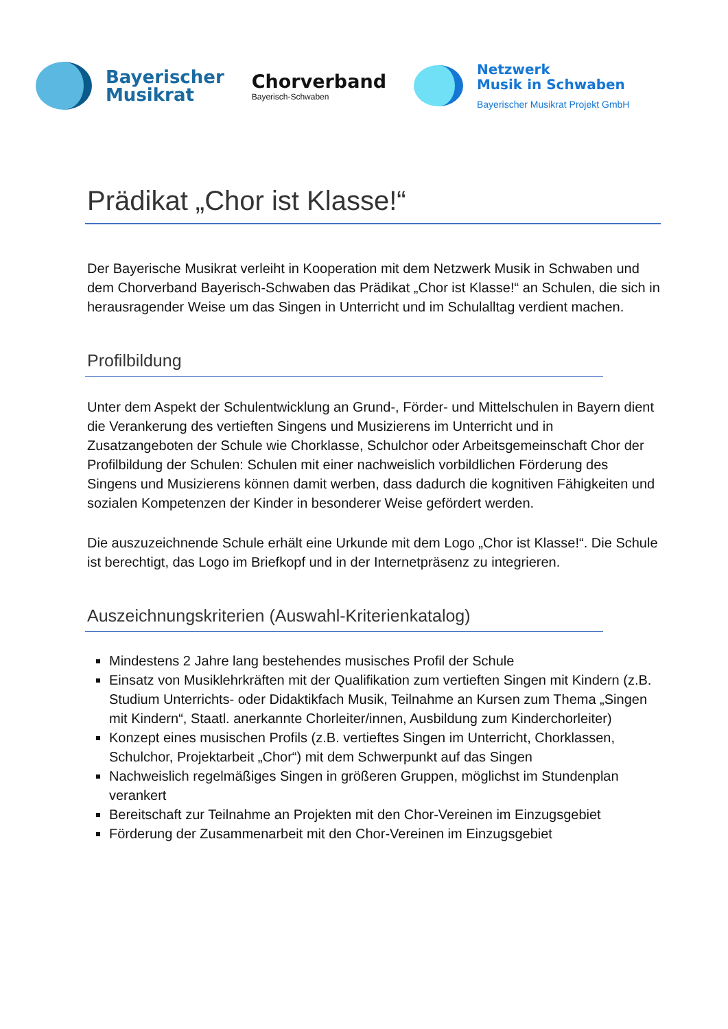Bayerischer
Musikrat
Chorverband
Bayerisch-Schwaben
Netzwerk
Musik in Schwaben
Bayerischer Musikrat Projekt GmbH
Prädikat „Chor ist Klasse!“
Der Bayerische Musikrat verleiht in Kooperation mit dem Netzwerk Musik in Schwaben und dem Chorverband Bayerisch-Schwaben das Prädikat „Chor ist Klasse!“ an Schulen, die sich in herausragender Weise um das Singen in Unterricht und im Schulalltag verdient machen.
Profilbildung
Unter dem Aspekt der Schulentwicklung an Grund-, Förder- und Mittelschulen in Bayern dient die Verankerung des vertieften Singens und Musizierens im Unterricht und in Zusatzangeboten der Schule wie Chorklasse, Schulchor oder Arbeitsgemeinschaft Chor der Profilbildung der Schulen: Schulen mit einer nachweislich vorbildlichen Förderung des Singens und Musizierens können damit werben, dass dadurch die kognitiven Fähigkeiten und sozialen Kompetenzen der Kinder in besonderer Weise gefördert werden.
Die auszuzeichnende Schule erhält eine Urkunde mit dem Logo „Chor ist Klasse!“. Die Schule ist berechtigt, das Logo im Briefkopf und in der Internetpräsenz zu integrieren.
Auszeichnungskriterien (Auswahl-Kriterienkatalog)
Mindestens 2 Jahre lang bestehendes musisches Profil der Schule
Einsatz von Musiklehrkräften mit der Qualifikation zum vertieften Singen mit Kindern (z.B. Studium Unterrichts- oder Didaktikfach Musik, Teilnahme an Kursen zum Thema „Singen mit Kindern“, Staatl. anerkannte Chorleiter/innen, Ausbildung zum Kinderchorleiter)
Konzept eines musischen Profils (z.B. vertieftes Singen im Unterricht, Chorklassen, Schulchor, Projektarbeit „Chor“) mit dem Schwerpunkt auf das Singen
Nachweislich regelmäßiges Singen in größeren Gruppen, möglichst im Stundenplan verankert
Bereitschaft zur Teilnahme an Projekten mit den Chor-Vereinen im Einzugsgebiet
Förderung der Zusammenarbeit mit den Chor-Vereinen im Einzugsgebiet